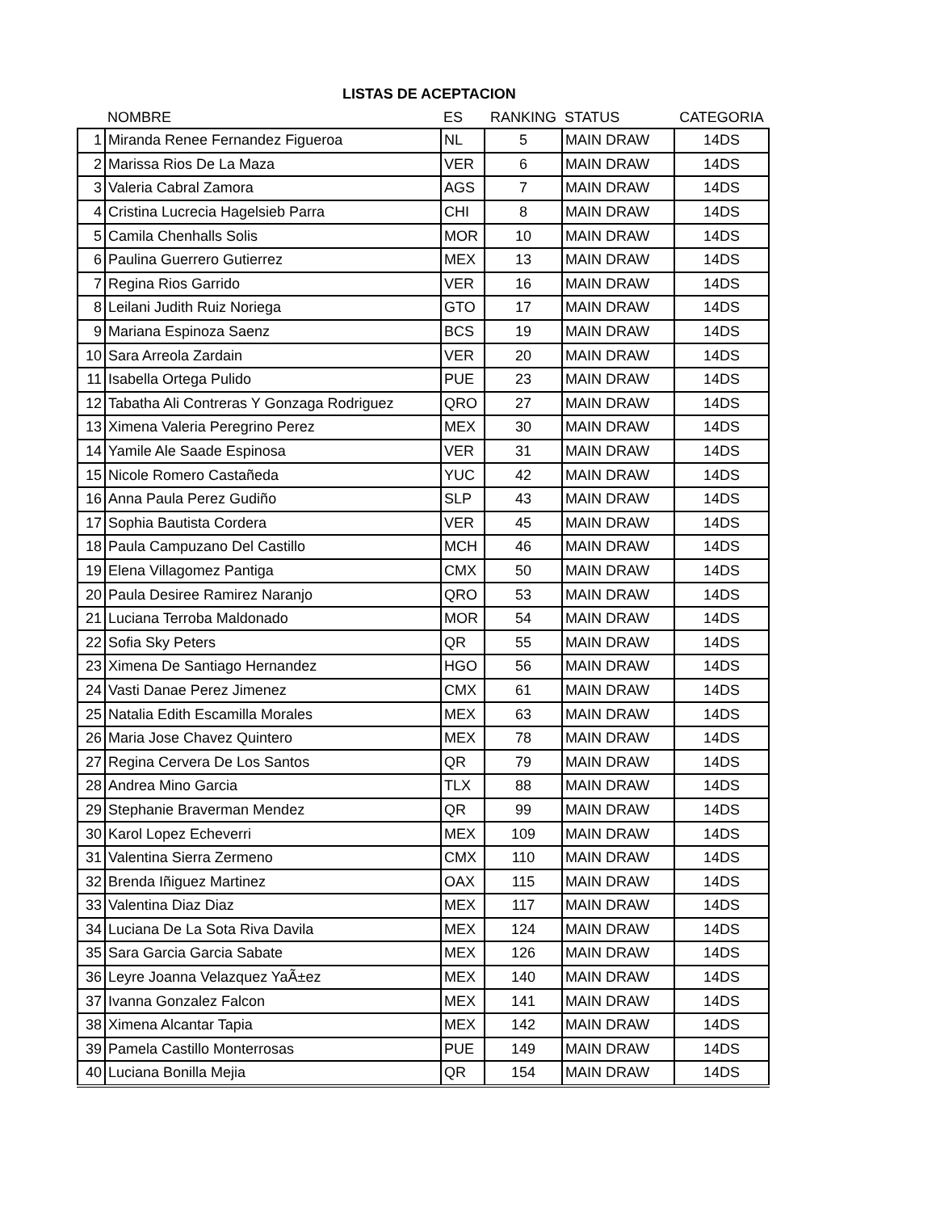LISTAS DE ACEPTACION
| | NOMBRE | ES | RANKING | STATUS | CATEGORIA |
| --- | --- | --- | --- | --- | --- |
| 1 | Miranda Renee Fernandez Figueroa | NL | 5 | MAIN DRAW | 14DS |
| 2 | Marissa Rios De La Maza | VER | 6 | MAIN DRAW | 14DS |
| 3 | Valeria Cabral Zamora | AGS | 7 | MAIN DRAW | 14DS |
| 4 | Cristina Lucrecia Hagelsieb Parra | CHI | 8 | MAIN DRAW | 14DS |
| 5 | Camila Chenhalls Solis | MOR | 10 | MAIN DRAW | 14DS |
| 6 | Paulina Guerrero Gutierrez | MEX | 13 | MAIN DRAW | 14DS |
| 7 | Regina Rios Garrido | VER | 16 | MAIN DRAW | 14DS |
| 8 | Leilani Judith Ruiz Noriega | GTO | 17 | MAIN DRAW | 14DS |
| 9 | Mariana Espinoza Saenz | BCS | 19 | MAIN DRAW | 14DS |
| 10 | Sara Arreola Zardain | VER | 20 | MAIN DRAW | 14DS |
| 11 | Isabella Ortega Pulido | PUE | 23 | MAIN DRAW | 14DS |
| 12 | Tabatha Ali Contreras Y Gonzaga Rodriguez | QRO | 27 | MAIN DRAW | 14DS |
| 13 | Ximena Valeria Peregrino Perez | MEX | 30 | MAIN DRAW | 14DS |
| 14 | Yamile Ale Saade Espinosa | VER | 31 | MAIN DRAW | 14DS |
| 15 | Nicole Romero Castañeda | YUC | 42 | MAIN DRAW | 14DS |
| 16 | Anna Paula Perez Gudiño | SLP | 43 | MAIN DRAW | 14DS |
| 17 | Sophia Bautista Cordera | VER | 45 | MAIN DRAW | 14DS |
| 18 | Paula Campuzano Del Castillo | MCH | 46 | MAIN DRAW | 14DS |
| 19 | Elena Villagomez Pantiga | CMX | 50 | MAIN DRAW | 14DS |
| 20 | Paula Desiree Ramirez Naranjo | QRO | 53 | MAIN DRAW | 14DS |
| 21 | Luciana Terroba Maldonado | MOR | 54 | MAIN DRAW | 14DS |
| 22 | Sofia Sky Peters | QR | 55 | MAIN DRAW | 14DS |
| 23 | Ximena De Santiago Hernandez | HGO | 56 | MAIN DRAW | 14DS |
| 24 | Vasti Danae Perez Jimenez | CMX | 61 | MAIN DRAW | 14DS |
| 25 | Natalia Edith Escamilla Morales | MEX | 63 | MAIN DRAW | 14DS |
| 26 | Maria Jose Chavez Quintero | MEX | 78 | MAIN DRAW | 14DS |
| 27 | Regina Cervera De Los Santos | QR | 79 | MAIN DRAW | 14DS |
| 28 | Andrea Mino Garcia | TLX | 88 | MAIN DRAW | 14DS |
| 29 | Stephanie Braverman Mendez | QR | 99 | MAIN DRAW | 14DS |
| 30 | Karol Lopez Echeverri | MEX | 109 | MAIN DRAW | 14DS |
| 31 | Valentina Sierra Zermeno | CMX | 110 | MAIN DRAW | 14DS |
| 32 | Brenda Iñiguez Martinez | OAX | 115 | MAIN DRAW | 14DS |
| 33 | Valentina Diaz Diaz | MEX | 117 | MAIN DRAW | 14DS |
| 34 | Luciana De La Sota Riva Davila | MEX | 124 | MAIN DRAW | 14DS |
| 35 | Sara Garcia Garcia Sabate | MEX | 126 | MAIN DRAW | 14DS |
| 36 | Leyre Joanna Velazquez YaÃ±ez | MEX | 140 | MAIN DRAW | 14DS |
| 37 | Ivanna Gonzalez Falcon | MEX | 141 | MAIN DRAW | 14DS |
| 38 | Ximena Alcantar Tapia | MEX | 142 | MAIN DRAW | 14DS |
| 39 | Pamela Castillo Monterrosas | PUE | 149 | MAIN DRAW | 14DS |
| 40 | Luciana Bonilla Mejia | QR | 154 | MAIN DRAW | 14DS |